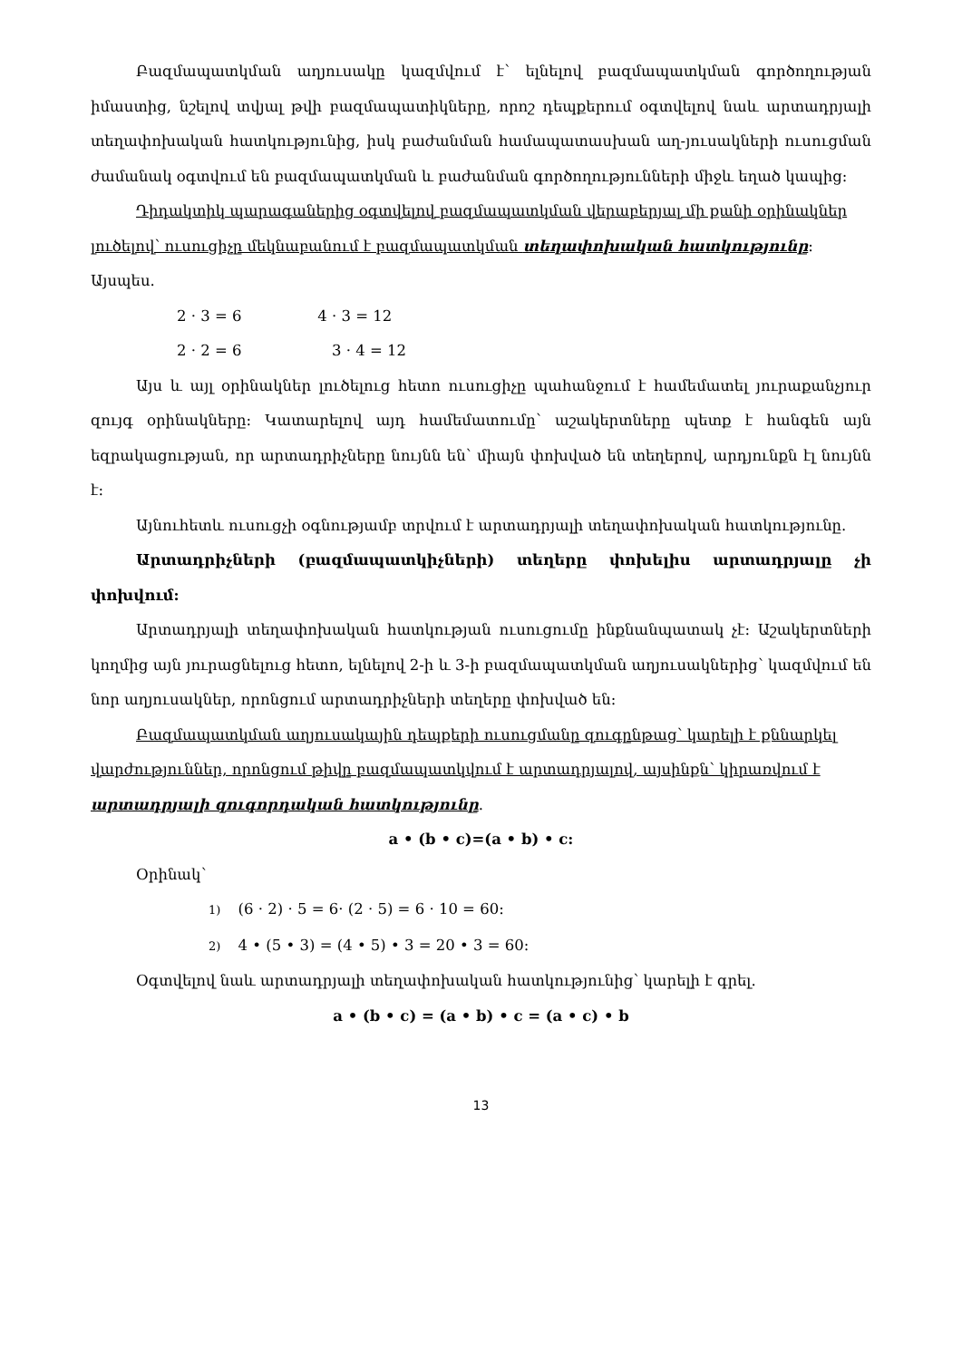Բազմապատկման աղյուսակը կազմվում է՝ ելնելով բազմապատկման գործողության իմաստից, նշելով տվյալ թվի բազմապատիկները, որոշ դեպքերում օգտվելով նաև արտադրյալի տեղափոխական հատկությունից, իսկ բաժանման համապատասխան աղ-յուսակների ուսուցման ժամանակ օգտվում են բազմապատկման և բաժանման գործողությունների միջև եղած կապից:
Դիդակտիկ պարագաներից օգտվելով բազմապատկման վերաբերյալ մի քանի օրինակներ լուծելով՝ ուսուցիչը մեկնաբանում է բազմապատկման տեղափոխական հատկությունը: Այսպես.
2 · 3 = 6 4 · 3 = 12
2 · 2 = 6 3 · 4 = 12
Այս և այլ օրինակներ լուծելուց հետո ուսուցիչը պահանջում է համեմատել յուրաքանչյուր զույգ օրինակները: Կատարելով այդ համեմատումը՝ աշակերտները պետք է հանգեն այն եզրակացության, որ արտադրիչները նույնն են՝ միայն փոխված են տեղերով, արդյունքն էլ նույնն է:
Այնուհետև ուսուցչի օգնությամբ տրվում է արտադրյալի տեղափոխական հատկությունը.
Արտադրիչների (բազմապատկիչների) տեղերը փոխելիս արտադրյալը չի փոխվում:
Արտադրյալի տեղափոխական հատկության ուսուցումը ինքնանպատակ չէ: Աշակերտների կողմից այն յուրացնելուց հետո, ելնելով 2-ի և 3-ի բազմապատկման աղյուսակներից՝ կազմվում են նոր աղյուսակներ, որոնցում արտադրիչների տեղերը փոխված են:
Բազմապատկման աղյուսակային դեպքերի ուսուցմանը զուգընթաց՝ կարելի է քննարկել վարժություններ, որոնցում թիվը բազմապատկվում է արտադրյալով, այսինքն՝ կիրառվում է արտադրյալի զուգորդական հատկությունը.
a • (b • c)=(a • b) • c:
Օրինակ՝
1) (6 · 2) · 5 = 6· (2 · 5) = 6 · 10 = 60:
2) 4 • (5 • 3) = (4 • 5) • 3 = 20 • 3 = 60:
Օգտվելով նաև արտադրյալի տեղափոխական հատկությունից՝ կարելի է գրել.
a • (b • c) = (a • b) • c = (a • c) • b
13